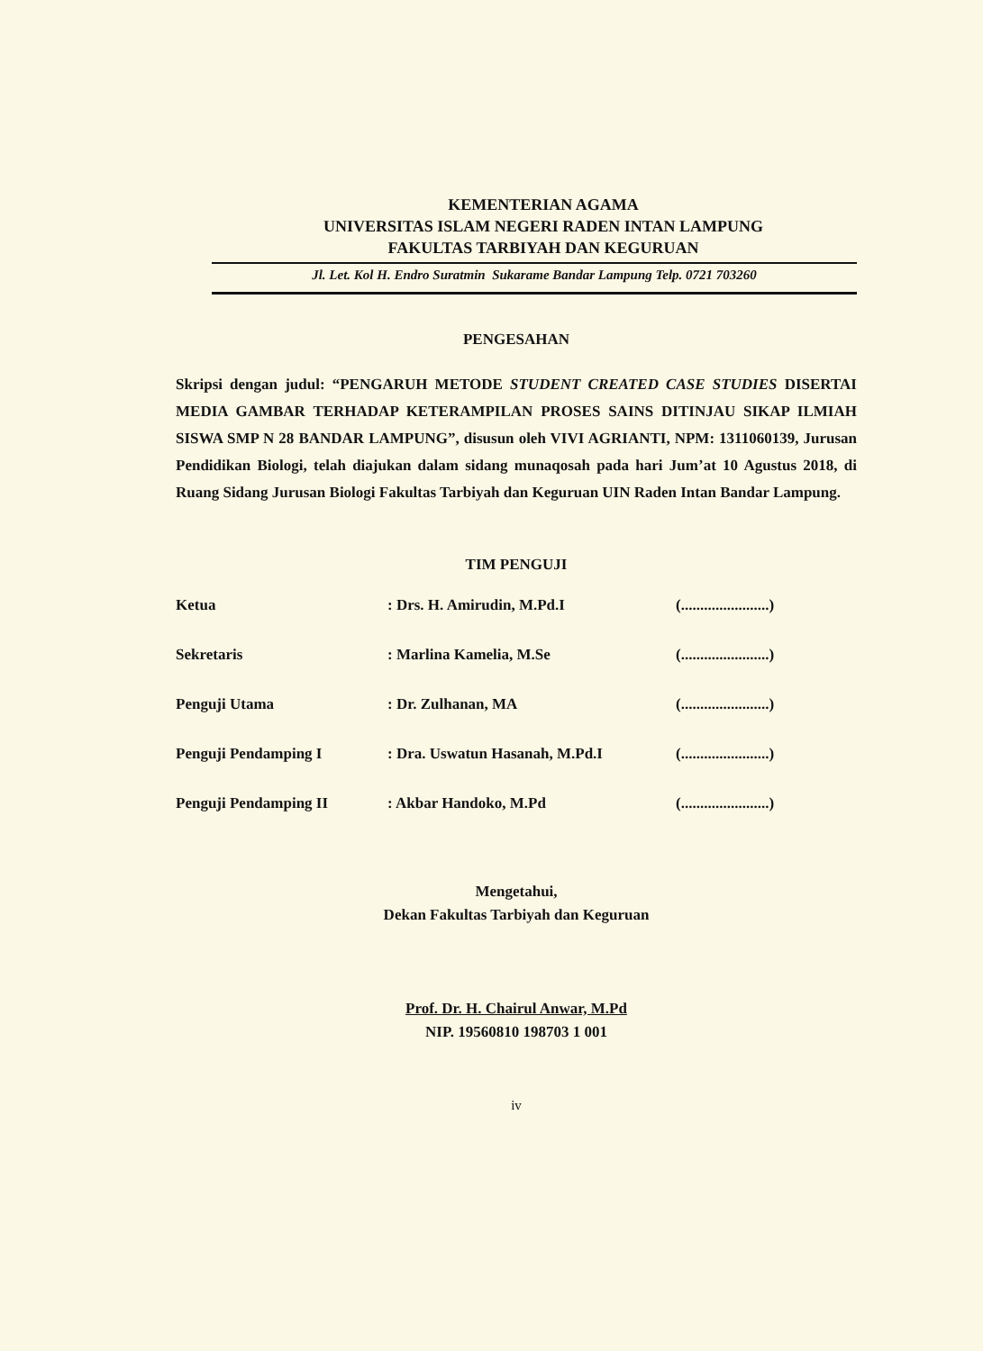KEMENTERIAN AGAMA
UNIVERSITAS ISLAM NEGERI RADEN INTAN LAMPUNG
FAKULTAS TARBIYAH DAN KEGURUAN
Jl. Let. Kol H. Endro Suratmin Sukarame Bandar Lampung Telp. 0721 703260
PENGESAHAN
Skripsi dengan judul: “PENGARUH METODE STUDENT CREATED CASE STUDIES DISERTAI MEDIA GAMBAR TERHADAP KETERAMPILAN PROSES SAINS DITINJAU SIKAP ILMIAH SISWA SMP N 28 BANDAR LAMPUNG”, disusun oleh VIVI AGRIANTI, NPM: 1311060139, Jurusan Pendidikan Biologi, telah diajukan dalam sidang munaqosah pada hari Jum’at 10 Agustus 2018, di Ruang Sidang Jurusan Biologi Fakultas Tarbiyah dan Keguruan UIN Raden Intan Bandar Lampung.
TIM PENGUJI
| Ketua | : Drs. H. Amirudin, M.Pd.I | (.......................) |
| Sekretaris | : Marlina Kamelia, M.Se | (.......................) |
| Penguji Utama | : Dr. Zulhanan, MA | (.......................) |
| Penguji Pendamping I | : Dra. Uswatun Hasanah, M.Pd.I | (.......................) |
| Penguji Pendamping II | : Akbar Handoko, M.Pd | (.......................) |
Mengetahui,
Dekan Fakultas Tarbiyah dan Keguruan
Prof. Dr. H. Chairul Anwar, M.Pd
NIP. 19560810 198703 1 001
iv